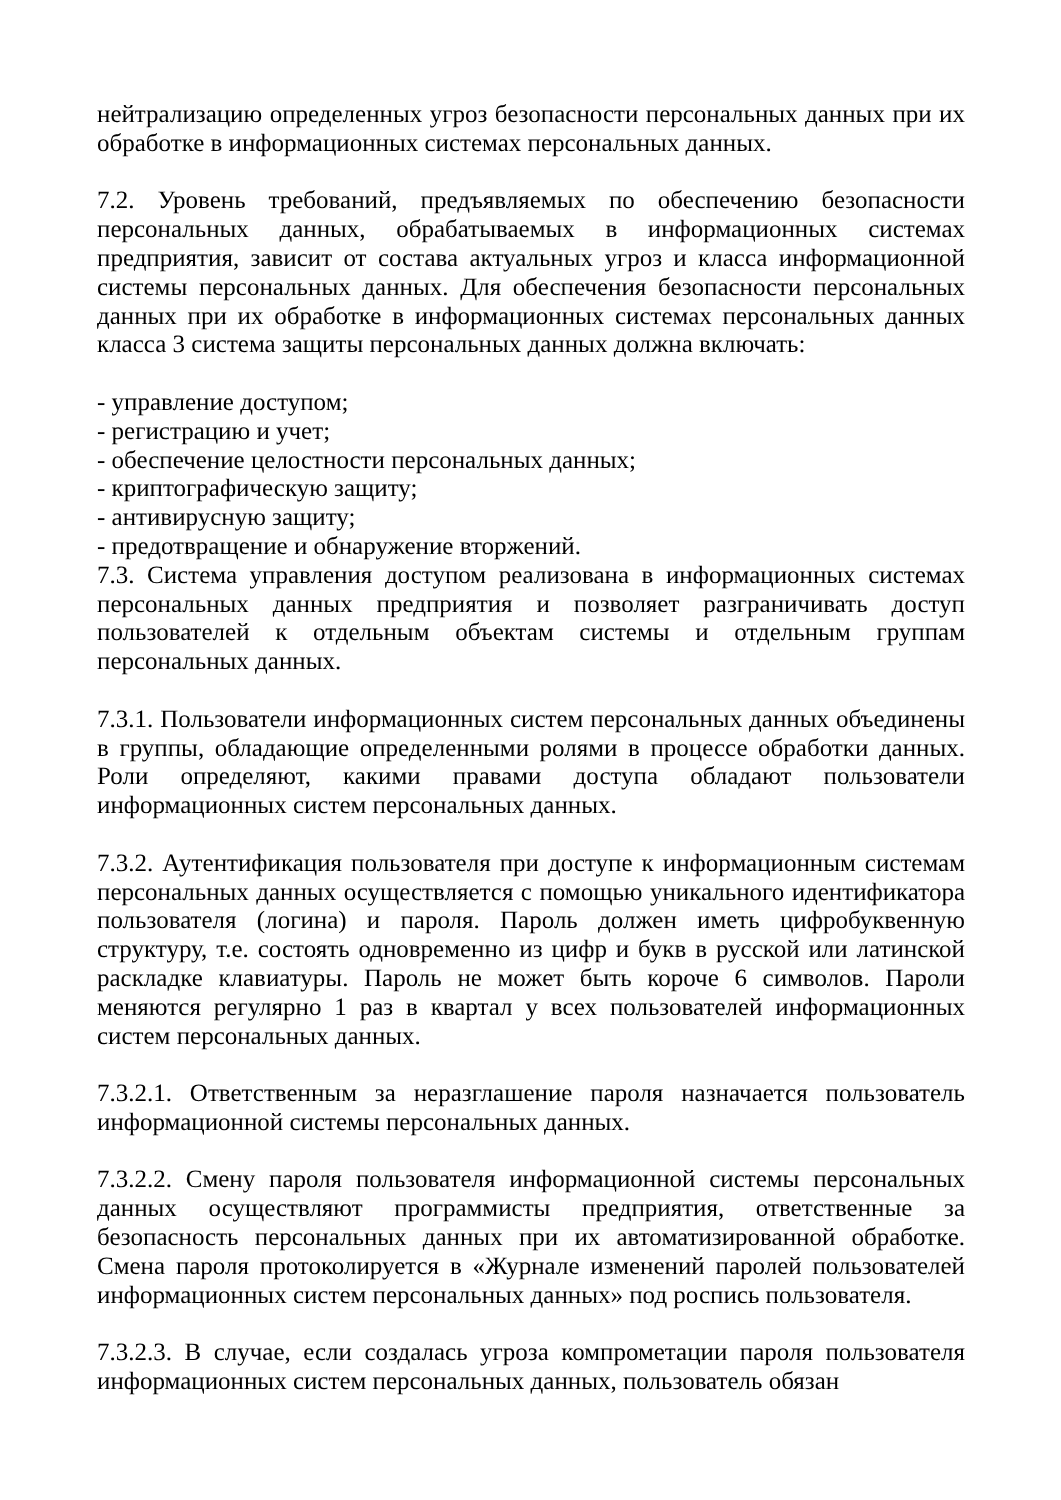нейтрализацию определенных угроз безопасности персональных данных при их обработке в информационных системах персональных данных.
7.2. Уровень требований, предъявляемых по обеспечению безопасности персональных данных, обрабатываемых в информационных системах предприятия, зависит от состава актуальных угроз и класса информационной системы персональных данных. Для обеспечения безопасности персональных данных при их обработке в информационных системах персональных данных класса 3 система защиты персональных данных должна включать:
- управление доступом;
- регистрацию и учет;
- обеспечение целостности персональных данных;
- криптографическую защиту;
- антивирусную защиту;
- предотвращение и обнаружение вторжений.
7.3. Система управления доступом реализована в информационных системах персональных данных предприятия и позволяет разграничивать доступ пользователей к отдельным объектам системы и отдельным группам персональных данных.
7.3.1. Пользователи информационных систем персональных данных объединены в группы, обладающие определенными ролями в процессе обработки данных. Роли определяют, какими правами доступа обладают пользователи информационных систем персональных данных.
7.3.2. Аутентификация пользователя при доступе к информационным системам персональных данных осуществляется с помощью уникального идентификатора пользователя (логина) и пароля. Пароль должен иметь цифробуквенную структуру, т.е. состоять одновременно из цифр и букв в русской или латинской раскладке клавиатуры. Пароль не может быть короче 6 символов. Пароли меняются регулярно 1 раз в квартал у всех пользователей информационных систем персональных данных.
7.3.2.1. Ответственным за неразглашение пароля назначается пользователь информационной системы персональных данных.
7.3.2.2. Смену пароля пользователя информационной системы персональных данных осуществляют программисты предприятия, ответственные за безопасность персональных данных при их автоматизированной обработке. Смена пароля протоколируется в «Журнале изменений паролей пользователей информационных систем персональных данных» под роспись пользователя.
7.3.2.3. В случае, если создалась угроза компрометации пароля пользователя информационных систем персональных данных, пользователь обязан